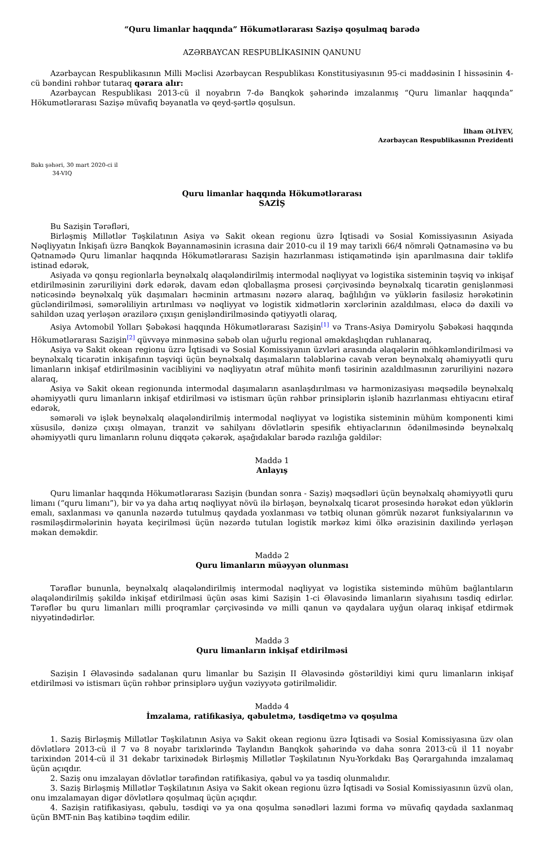“Quru limanlar haqqında” Hökumətlərarası Sazişə qoşulmaq barədə
AZƏRBAYCAN RESPUBLİKASININ QANUNU
Azərbaycan Respublikasının Milli Məclisi Azərbaycan Respublikası Konstitusiyasının 95-ci maddəsinin I hissəsinin 4-cü bəndini rəhbər tutaraq qərara alır:
Azərbaycan Respublikası 2013-cü il noyabrın 7-də Banqkok şəhərində imzalanmış “Quru limanlar haqqında” Hökumətlərarası Sazişə müvafiq bəyanatla və qeyd-şərtlə qoşulsun.
İlham ƏLİYEV,
Azərbaycan Respublikasının Prezidenti
Bakı şəhəri, 30 mart 2020-ci il
34-VIQ
Quru limanlar haqqında Hökumətlərarası
SAZİŞ
Bu Sazişin Tərəfləri,
Birləşmiş Millətlər Təşkilatının Asiya və Sakit okean regionu üzrə İqtisadi və Sosial Komissiyasının Asiyada Nəqliyyatın İnkişafı üzrə Banqkok Bəyannaməsinin icrasına dair 2010-cu il 19 may tarixli 66/4 nömrəli Qətnaməsinə və bu Qətnamədə Quru limanlar haqqında Hökumətlərarası Sazişin hazırlanması istiqamətində işin aparılmasına dair təklifə istinad edərək,
Asiyada və qonşu regionlarla beynəlxalq əlaqələndirilmiş intermodal nəqliyyat və logistika sisteminin təşviq və inkişaf etdirilməsinin zəruriliyini dərk edərək, davam edən qloballaşma prosesi çərçivəsində beynəlxalq ticarətin genişlənməsi nəticəsində beynəlxalq yük daşımaları həcminin artmasını nəzərə alaraq, bağlılığın və yüklərin fasiləsiz hərəkətinin gücləndirilməsi, səmərəliliyin artırılması və nəqliyyat və logistik xidmətlərin xərclərinin azaldılması, eləcə də daxili və sahildən uzaq yerləşən ərazilərə çıxışın genişləndirilməsində qətiyyətli olaraq,
Asiya Avtomobil Yolları Şəbəkəsi haqqında Hökumətlərarası Sazişin<sup>[1]</sup> və Trans-Asiya Dəmiryolu Şəbəkəsi haqqında Hökumətlərarası Sazişin<sup>[2]</sup> qüvvəyə minməsinə səbəb olan uğurlu regional əməkdaşlıqdan ruhlanaraq,
Asiya və Sakit okean regionu üzrə İqtisadi və Sosial Komissiyanın üzvləri arasında əlaqələrin möhkəmləndirilməsi və beynəlxalq ticarətin inkişafının təşviqi üçün beynəlxalq daşımaların tələblərinə cavab verən beynəlxalq əhəmiyyətli quru limanların inkişaf etdirilməsinin vacibliyini və nəqliyyatın ətraf mühitə mənfi təsirinin azaldılmasının zəruriliyini nəzərə alaraq,
Asiya və Sakit okean regionunda intermodal daşımaların asanlaşdırılması və harmonizasiyası məqsədilə beynəlxalq əhəmiyyətli quru limanların inkişaf etdirilməsi və istismarı üçün rəhbər prinsiplərin işlənib hazırlanması ehtiyacını etiraf edərək,
səmərəli və işlək beynəlxalq əlaqələndirilmiş intermodal nəqliyyat və logistika sisteminin mühüm komponenti kimi xüsusilə, dənizə çıxışı olmayan, tranzit və sahilyanı dövlətlərin spesifik ehtiyaclarının ödənilməsində beynəlxalq əhəmiyyətli quru limanların rolunu diqqətə çəkərək, aşağıdakılar barədə razılığa gəldilər:
Maddə 1
Anlayış
Quru limanlar haqqında Hökumətlərarası Sazişin (bundan sonra - Saziş) məqsədləri üçün beynəlxalq əhəmiyyətli quru limanı (“quru limanı”), bir və ya daha artıq nəqliyyat növü ilə birləşən, beynəlxalq ticarət prosesində hərəkət edən yüklərin emalı, saxlanması və qanunla nəzərdə tutulmuş qaydada yoxlanması və tətbiq olunan gömrük nəzarət funksiyalarının və rəsmiləşdirmələrinin həyata keçirilməsi üçün nəzərdə tutulan logistik mərkəz kimi ölkə ərazisinin daxilində yerləşən məkan deməkdir.
Maddə 2
Quru limanların müəyyən olunması
Tərəflər bununla, beynəlxalq əlaqələndirilmiş intermodal nəqliyyat və logistika sistemində mühüm bağlantıların əlaqələndirilmiş şəkildə inkişaf etdirilməsi üçün əsas kimi Sazişin 1-ci Əlavəsində limanların siyahısını təsdiq edirlər. Tərəflər bu quru limanları milli proqramlar çərçivəsində və milli qanun və qaydalara uyğun olaraq inkişaf etdirmək niyyətindədirlər.
Maddə 3
Quru limanların inkişaf etdirilməsi
Sazişin I Əlavəsində sadalanan quru limanlar bu Sazişin II Əlavəsində göstərildiyi kimi quru limanların inkişaf etdirilməsi və istismarı üçün rəhbər prinsiplərə uyğun vəziyyətə gətirilməlidir.
Maddə 4
İmzalama, ratifikasiya, qəbuletmə, təsdiqetmə və qoşulma
1. Saziş Birləşmiş Millətlər Təşkilatının Asiya və Sakit okean regionu üzrə İqtisadi və Sosial Komissiyasına üzv olan dövlətlərə 2013-cü il 7 və 8 noyabr tarixlərində Taylandın Banqkok şəhərində və daha sonra 2013-cü il 11 noyabr tarixindən 2014-cü il 31 dekabr tarixinədək Birləşmiş Millətlər Təşkilatının Nyu-Yorkdakı Baş Qərargahında imzalamaq üçün açıqdır.
2. Saziş onu imzalayan dövlətlər tərəfindən ratifikasiya, qəbul və ya təsdiq olunmalıdır.
3. Saziş Birləşmiş Millətlər Təşkilatının Asiya və Sakit okean regionu üzrə İqtisadi və Sosial Komissiyasının üzvü olan, onu imzalamayan digər dövlətlərə qoşulmaq üçün açıqdır.
4. Sazişin ratifikasiyası, qəbulu, təsdiqi və ya ona qoşulma sənədləri lazımi forma və müvafiq qaydada saxlanmaq üçün BMT-nin Baş katibinə təqdim edilir.